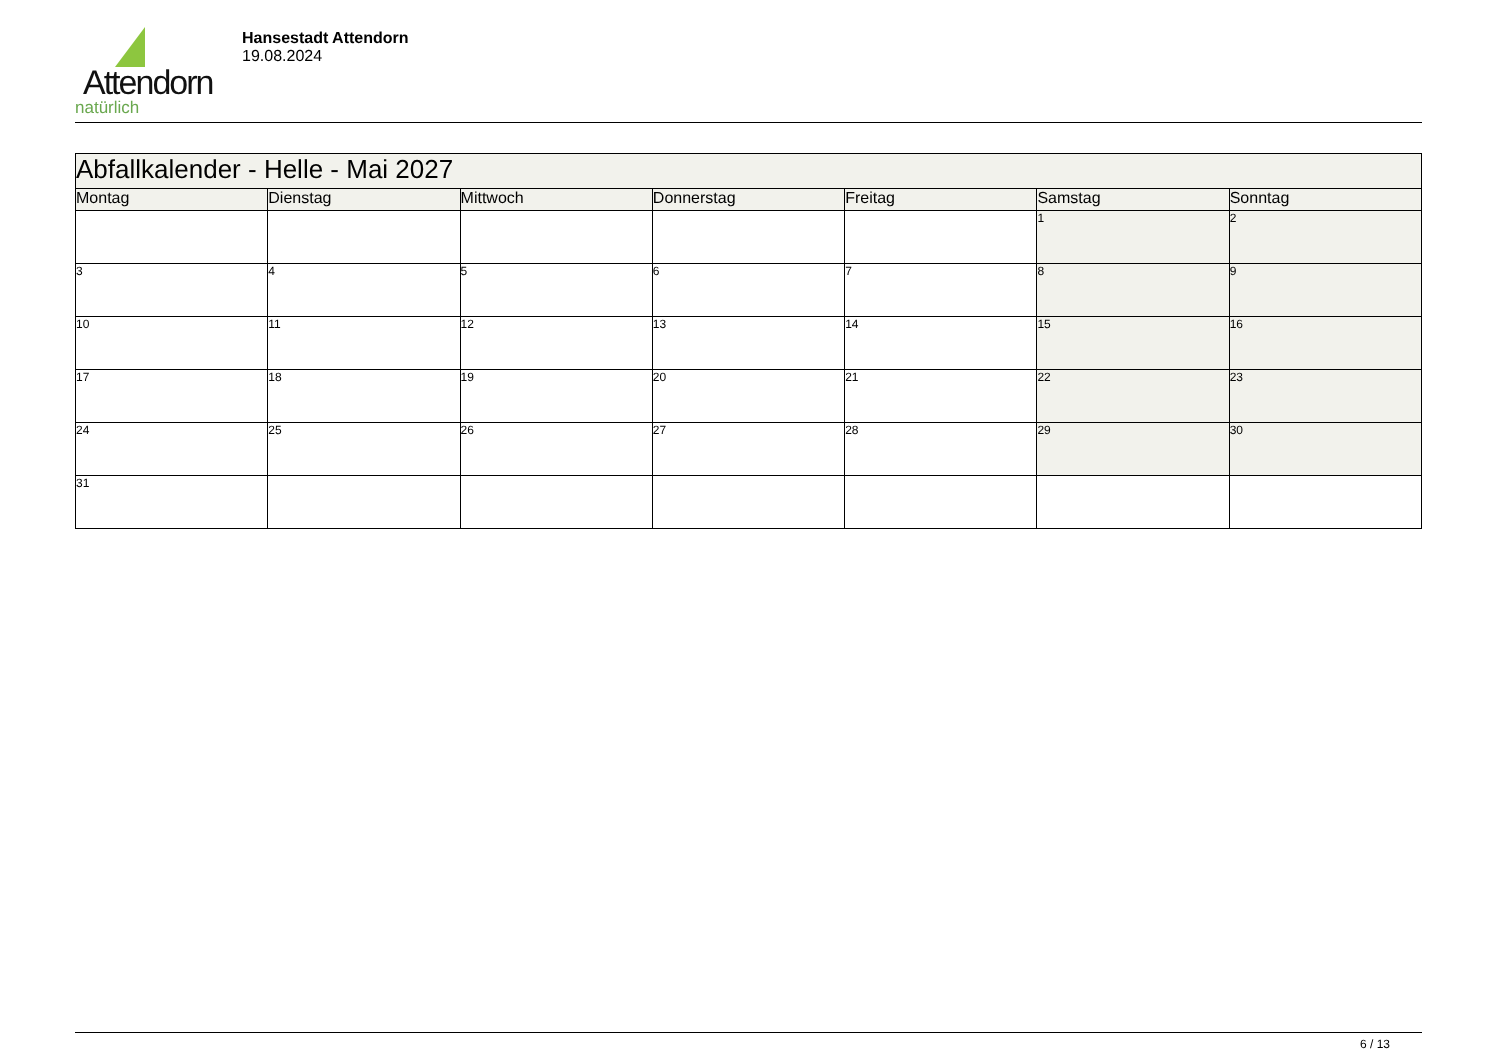Attendorn
natürlich
Hansestadt Attendorn
19.08.2024
| Abfallkalender - Helle - Mai 2027 | | | | | | |
| Montag | Dienstag | Mittwoch | Donnerstag | Freitag | Samstag | Sonntag |
| | | | | | 1 | 2 |
| 3 | 4 | 5 | 6 | 7 | 8 | 9 |
| 10 | 11 | 12 | 13 | 14 | 15 | 16 |
| 17 | 18 | 19 | 20 | 21 | 22 | 23 |
| 24 | 25 | 26 | 27 | 28 | 29 | 30 |
| 31 | | | | | | |
6 / 13